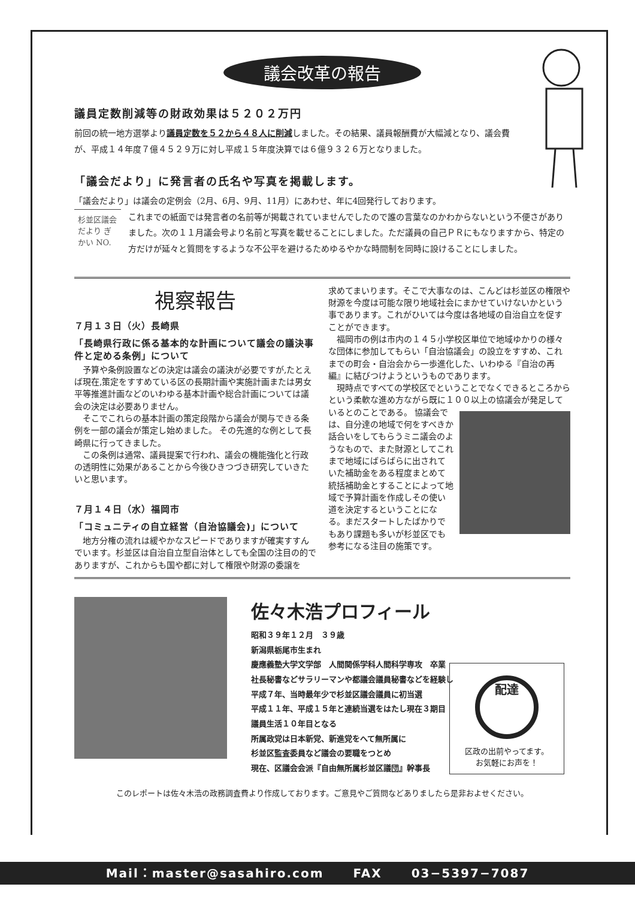議会改革の報告
議員定数削減等の財政効果は５２０２万円
前回の統一地方選挙より議員定数を５２から４８人に削減しました。その結果、議員報酬費が大幅減となり、議会費が、平成１４年度７億４５２９万に対し平成１５年度決算では６億９３２６万となりました。
「議会だより」に発言者の氏名や写真を掲載します。
「議会だより」は議会の定例会（2月、6月、9月、11月）にあわせ、年に4回発行しております。
杉並区議会だより ぎかい NO.
これまでの紙面では発言者の名前等が掲載されていませんでしたので誰の言葉なのかわからないという不便さがありました。次の１１月議会号より名前と写真を載せることにしました。ただ議員の自己ＰＲにもなりますから、特定の方だけが延々と質問をするような不公平を避けるためゆるやかな時間制を同時に設けることにしました。
視察報告
７月１３日（火）長崎県
「長崎県行政に係る基本的な計画について議会の議決事件と定める条例」について
　予算や条例設置などの決定は議会の議決が必要ですが,たとえば現在,策定をすすめている区の長期計画や実施計画または男女平等推進計画などのいわゆる基本計画や総合計画については議会の決定は必要ありません。
　そこでこれらの基本計画の策定段階から議会が関与できる条例を一部の議会が策定し始めました。 その先進的な例として長崎県に行ってきました。
　この条例は通常、議員提案で行われ、議会の機能強化と行政の透明性に効果があることから今後ひきつづき研究していきたいと思います。
７月１４日（水）福岡市
「コミュニティの自立経営（自治協議会)」について
　地方分権の流れは緩やかなスピードでありますが確実すすんでいます。杉並区は自治自立型自治体としても全国の注目の的でありますが、これからも国や都に対して権限や財源の委譲を
求めてまいります。そこで大事なのは、こんどは杉並区の権限や財源を今度は可能な限り地域社会にまかせていけないかという事であります。これがひいては今度は各地域の自治自立を促すことができます。
　福岡市の例は市内の１４５小学校区単位で地域ゆかりの様々な団体に参加してもらい「自治協議会」の設立をすすめ、これまでの町会・自治会から一歩進化した、いわゆる『自治の再編』に結びつけようというものであります。
　現時点ですべての学校区でということでなくできるところからという柔軟な進め方ながら既に１００以上の協議会が発足しているとのことである。
協議会では、自分達の地域で何をすべきか話合いをしてもらうミニ議会のようなもので、また財源としてこれまで地域にばらばらに出されていた補助金をある程度まとめて統括補助金とすることによって地域で予算計画を作成しその使い道を決定するということになる。まだスタートしたばかりでもあり課題も多いが杉並区でも参考になる注目の施策です。
佐々木浩プロフィール
昭和３９年１２月　３９歳
新潟県栃尾市生まれ
慶應義塾大学文学部　人間関係学科人間科学専攻　卒業
社長秘書などサラリーマンや都議会議員秘書などを経験し
平成７年、当時最年少で杉並区議会議員に初当選
平成１１年、平成１５年と連続当選をはたし現在３期目
議員生活１０年目となる
所属政党は日本新党、新進党をへて無所属に
杉並区監査委員など議会の要職をつとめ
現在、区議会会派『自由無所属杉並区議団』幹事長
配達
区政の出前やってます。
お気軽にお声を！
このレポートは佐々木浩の政務調査費より作成しております。ご意見やご質問などありましたら是非およせください。
Mail：master@sasahiro.com FAX 03−5397−7087